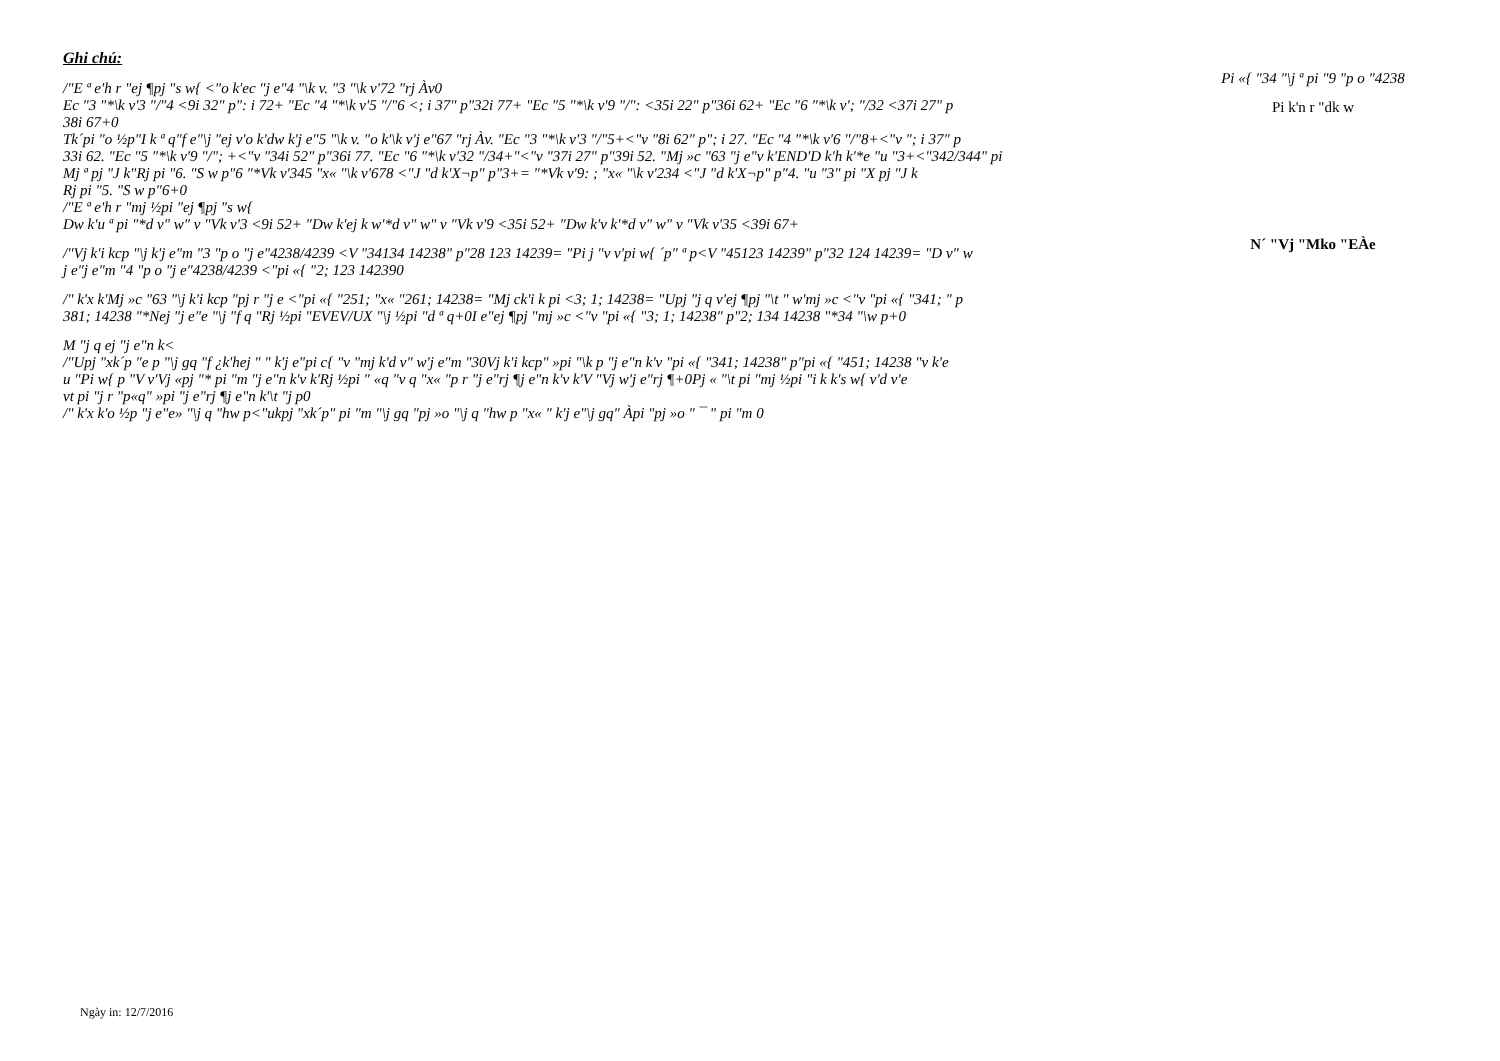Ghi chú:
/"E ª e'h r "ej ¶pj "s w{ <"o k'ec "j e"4 "\k v. "3 "\k v'72 "rj Àv0
Ec "3 "*\k v'3 "/"4 <9i 32" p": i 72+ "Ec "4 "*\k v'5 "/"6 <; i 37" p"32i 77+ "Ec "5 "*\k v'9 "/": <35i 22" p"36i 62+ "Ec "6 "*\k v'; "/32 <37i 27" p
38i 67+0
Tk´pi "o ½p"I k ª q"f e"\j "ej v'o k'dw k'j e"5 "\k v. "o k'\k v'j e"67 "rj Àv. "Ec "3 "*\k v'3 "/"5+<"v "8i 62" p"; i 27. "Ec "4 "*\k v'6 "/"8+<"v "; i 37" p
33i 62. "Ec "5 "*\k v'9 "/"; +<"v "34i 52" p"36i 77. "Ec "6 "*\k v'32 "/34+"<"v "37i 27" p"39i 52. "Mj »c "63 "j e"v k'END'D k'h k'*e "u "3+<"342/344" pi
Mj ª pj "J k"Rj pi "6. "S w p"6 "*Vk v'345 "x« "\k v'678 <"J "d k'X¬p" p"3+= "*Vk v'9: ; "x« "\k v'234 <"J "d k'X¬p" p"4. "u "3" pi "X pj "J k
Rj pi "5. "S w p"6+0
/"E ª e'h r "mj ½pi "ej ¶pj "s w{
Dw k'u ª pi "*d v" w" v "Vk v'3 <9i 52+ "Dw k'ej k w'*d v" w" v "Vk v'9 <35i 52+ "Dw k'v k'*d v" w" v "Vk v'35 <39i 67+
/"Vj k'i kcp "\j k'j e"m "3 "p o "j e"4238/4239 <V "34134 14238" p"28 123 14239= "Pi j "v v'pi w{ ´p" ª p<V "45123 14239" p"32 124 14239= "D v" w
j e"j e"m "4 "p o "j e"4238/4239 <"pi «{ "2; 123 142390
/" k'x k'Mj »c "63 "\j k'i kcp "pj r "j e <"pi «{ "251; "x« "261; 14238= "Mj ck'i k pi <3; 1; 14238= "Upj "j q v'ej ¶pj "\t " w'mj »c <"v "pi «{ "341; " p
381; 14238 "*Nej "j e"e "\j "f q "Rj ½pi "EVEV/UX "\j ½pi "d ª q+0I e"ej ¶pj "mj »c <"v "pi «{ "3; 1; 14238" p"2; 134 14238 "*34 "\w p+0
M "j q ej "j e"n k<
/"Upj "xk´p "e p "\j gq "f ¿k'hej " " k'j e"pi c{ "v "mj k'd v" w'j e"m "30Vj k'i kcp" »pi "\k p "j e"n k'v "pi «{ "341; 14238" p"pi «{ "451; 14238 "v k'e
u "Pi w{ p "V v'Vj «pj "* pi "m "j e"n k'v k'Rj ½pi " «q "v q "x« "p r "j e"rj ¶j e"n k'v k'V "Vj w'j e"rj ¶+0Pj « "\t pi "mj ½pi "i k k's w{ v'd v'e
vt pi "j r "p«q" »pi "j e"rj ¶j e"n k'\t "j p0
/" k'x k'o ½p "j e"e» "\j q "hw p<"ukpj "xk´p" pi "m "\j gq "pj »o "\j q "hw p "x« " k'j e"\j gq" Àpi "pj »o " ¯ " pi "m 0
Pi «{ "34 "\j ª pi "9 "p o "4238
Pi k'n r "dk w
N´ "Vj "Mko "EÀe
Ngày in: 12/7/2016